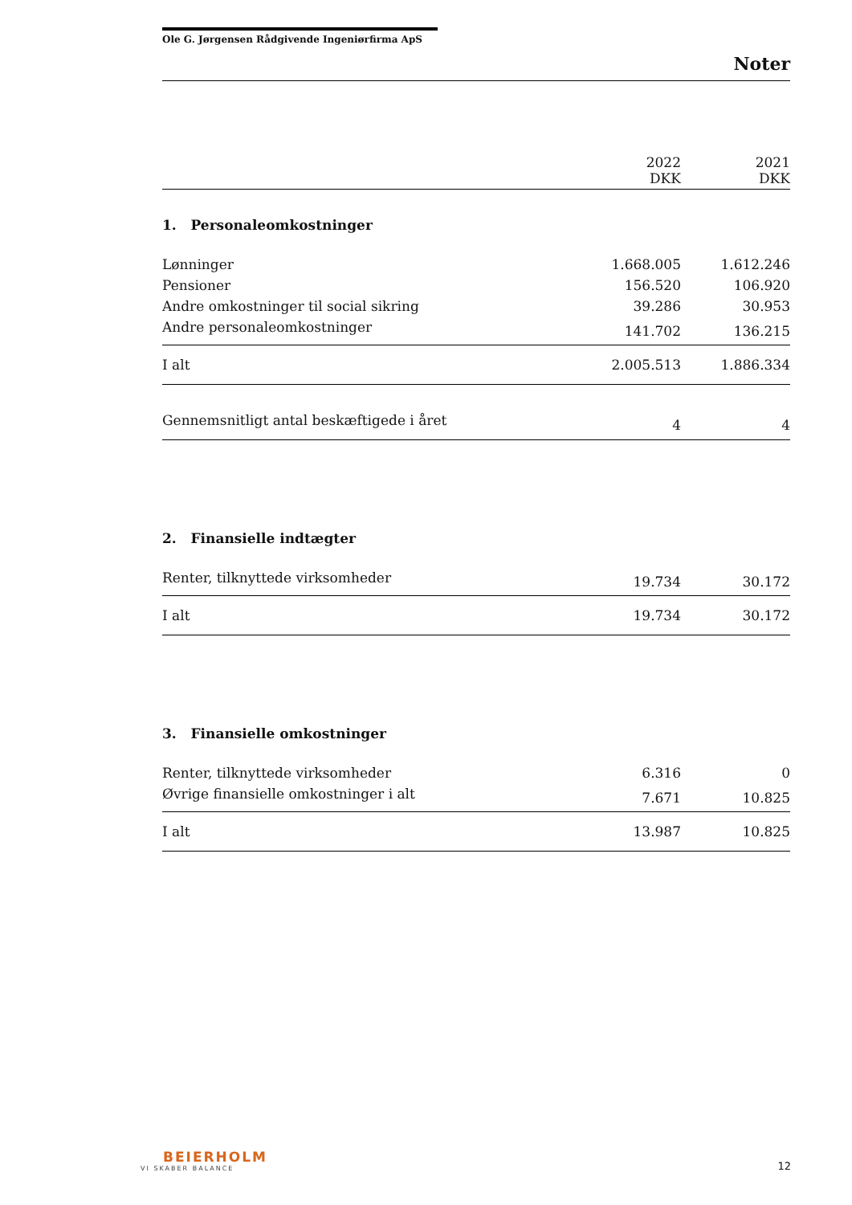Ole G. Jørgensen Rådgivende Ingeniørfirma ApS
Noter
| | 2022 DKK | 2021 DKK |
| 1. Personaleomkostninger | | |
| Lønninger | 1.668.005 | 1.612.246 |
| Pensioner | 156.520 | 106.920 |
| Andre omkostninger til social sikring | 39.286 | 30.953 |
| Andre personaleomkostninger | 141.702 | 136.215 |
| I alt | 2.005.513 | 1.886.334 |
| Gennemsnitligt antal beskæftigede i året | 4 | 4 |
| 2. Finansielle indtægter | | |
| Renter, tilknyttede virksomheder | 19.734 | 30.172 |
| I alt | 19.734 | 30.172 |
| 3. Finansielle omkostninger | | |
| Renter, tilknyttede virksomheder | 6.316 | 0 |
| Øvrige finansielle omkostninger i alt | 7.671 | 10.825 |
| I alt | 13.987 | 10.825 |
BEIERHOLM
VI SKABER BALANCE
12